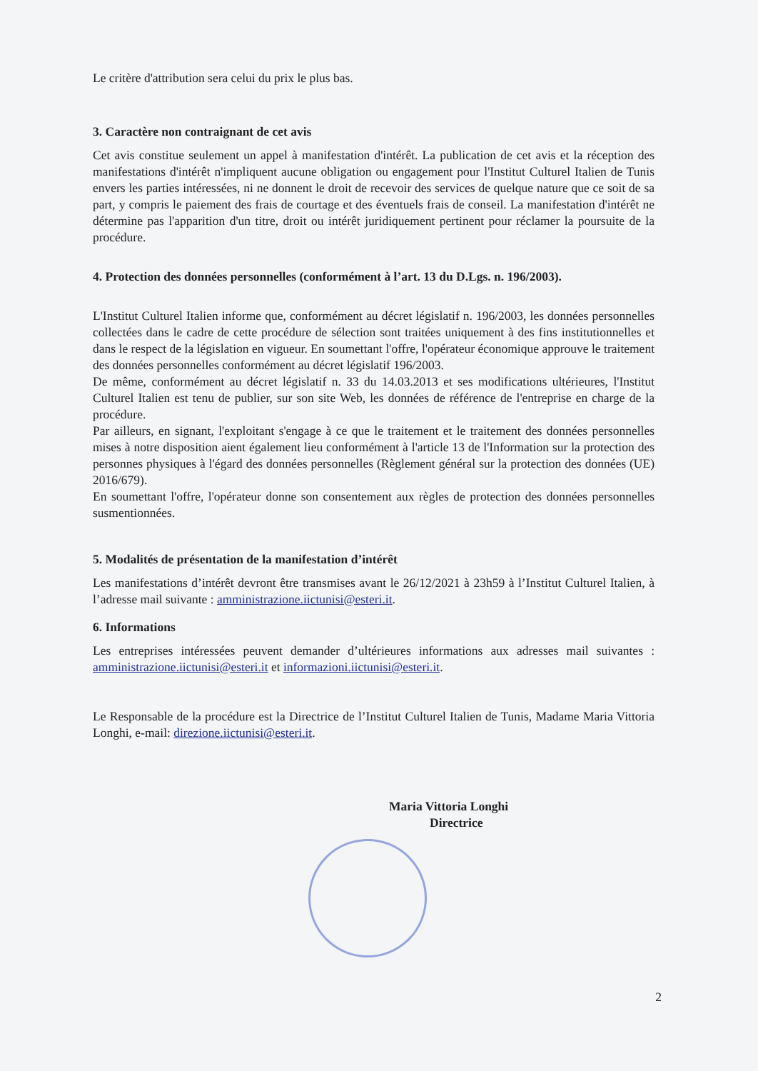Le critère d'attribution sera celui du prix le plus bas.
3. Caractère non contraignant de cet avis
Cet avis constitue seulement un appel à manifestation d'intérêt. La publication de cet avis et la réception des manifestations d'intérêt n'impliquent aucune obligation ou engagement pour l'Institut Culturel Italien de Tunis envers les parties intéressées, ni ne donnent le droit de recevoir des services de quelque nature que ce soit de sa part, y compris le paiement des frais de courtage et des éventuels frais de conseil. La manifestation d'intérêt ne détermine pas l'apparition d'un titre, droit ou intérêt juridiquement pertinent pour réclamer la poursuite de la procédure.
4. Protection des données personnelles (conformément à l’art. 13 du D.Lgs. n. 196/2003).
L'Institut Culturel Italien informe que, conformément au décret législatif n. 196/2003, les données personnelles collectées dans le cadre de cette procédure de sélection sont traitées uniquement à des fins institutionnelles et dans le respect de la législation en vigueur. En soumettant l'offre, l'opérateur économique approuve le traitement des données personnelles conformément au décret législatif 196/2003.
De même, conformément au décret législatif n. 33 du 14.03.2013 et ses modifications ultérieures, l'Institut Culturel Italien est tenu de publier, sur son site Web, les données de référence de l'entreprise en charge de la procédure.
Par ailleurs, en signant, l'exploitant s'engage à ce que le traitement et le traitement des données personnelles mises à notre disposition aient également lieu conformément à l'article 13 de l'Information sur la protection des personnes physiques à l'égard des données personnelles (Règlement général sur la protection des données (UE) 2016/679).
En soumettant l'offre, l'opérateur donne son consentement aux règles de protection des données personnelles susmentionnées.
5. Modalités de présentation de la manifestation d’intérêt
Les manifestations d’intérêt devront être transmises avant le 26/12/2021 à 23h59 à l’Institut Culturel Italien, à l’adresse mail suivante : amministrazione.iictunisi@esteri.it.
6. Informations
Les entreprises intéressées peuvent demander d’ultérieures informations aux adresses mail suivantes : amministrazione.iictunisi@esteri.it et informazioni.iictunisi@esteri.it.
Le Responsable de la procédure est la Directrice de l’Institut Culturel Italien de Tunis, Madame Maria Vittoria Longhi, e-mail: direzione.iictunisi@esteri.it.
Maria Vittoria Longhi
Directrice
2